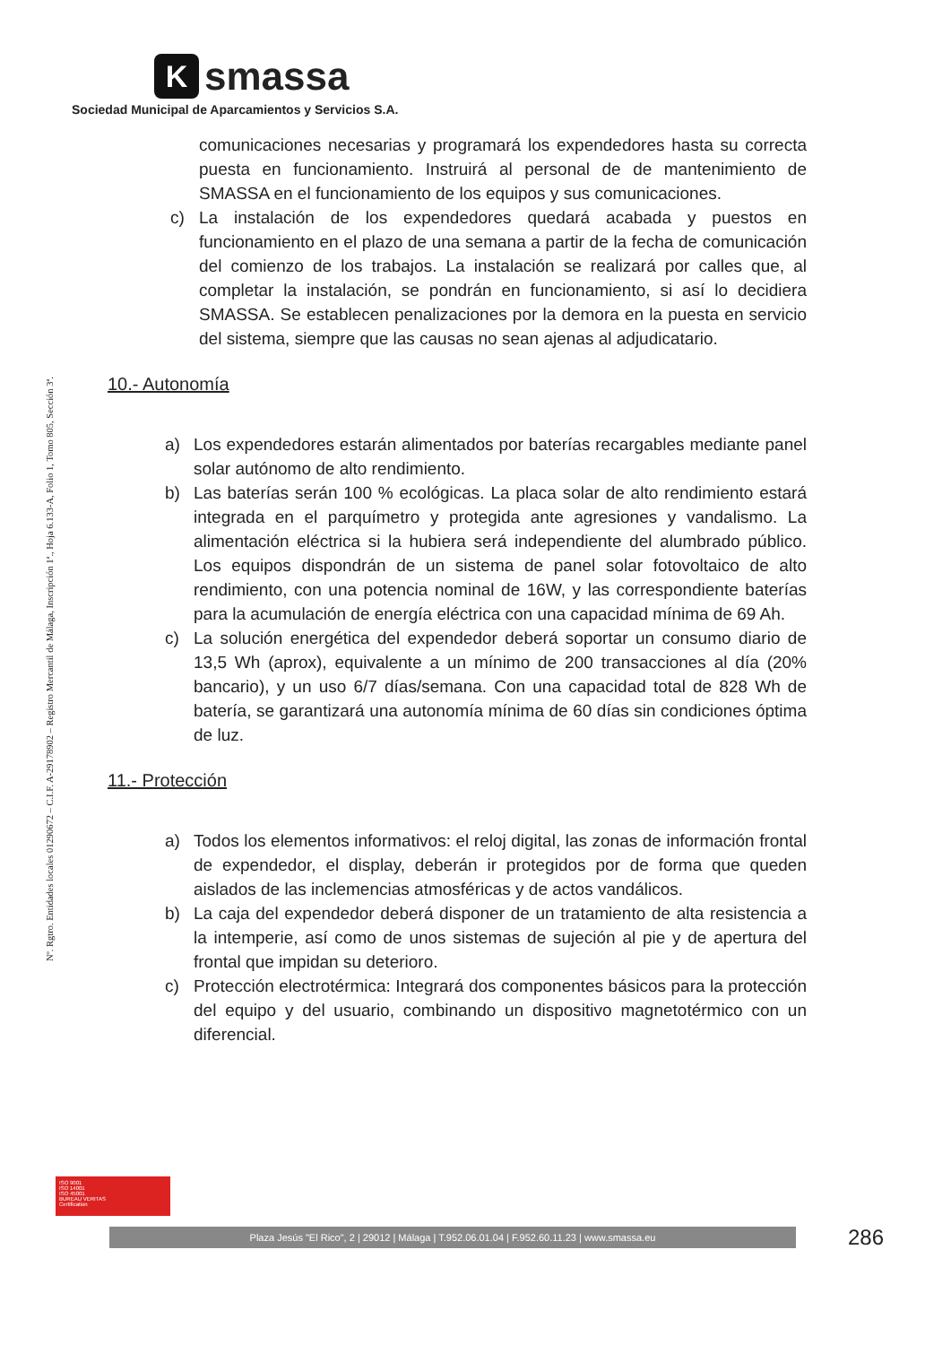Ksmassa
Sociedad Municipal de Aparcamientos y Servicios S.A.
Nº. Rgtro. Entidades locales 01290672 – C.I.F. A-29178902 – Registro Mercantil de Málaga, Inscripción 1ª., Hoja 6.133-A, Folio 1, Tomo 805, Sección 3ª.
comunicaciones necesarias y programará los expendedores hasta su correcta puesta en funcionamiento. Instruirá al personal de de mantenimiento de SMASSA en el funcionamiento de los equipos y sus comunicaciones.
c) La instalación de los expendedores quedará acabada y puestos en funcionamiento en el plazo de una semana a partir de la fecha de comunicación del comienzo de los trabajos. La instalación se realizará por calles que, al completar la instalación, se pondrán en funcionamiento, si así lo decidiera SMASSA. Se establecen penalizaciones por la demora en la puesta en servicio del sistema, siempre que las causas no sean ajenas al adjudicatario.
10.- Autonomía
a) Los expendedores estarán alimentados por baterías recargables mediante panel solar autónomo de alto rendimiento.
b) Las baterías serán 100 % ecológicas. La placa solar de alto rendimiento estará integrada en el parquímetro y protegida ante agresiones y vandalismo. La alimentación eléctrica si la hubiera será independiente del alumbrado público. Los equipos dispondrán de un sistema de panel solar fotovoltaico de alto rendimiento, con una potencia nominal de 16W, y las correspondiente baterías para la acumulación de energía eléctrica con una capacidad mínima de 69 Ah.
c) La solución energética del expendedor deberá soportar un consumo diario de 13,5 Wh (aprox), equivalente a un mínimo de 200 transacciones al día (20% bancario), y un uso 6/7 días/semana. Con una capacidad total de 828 Wh de batería, se garantizará una autonomía mínima de 60 días sin condiciones óptima de luz.
11.- Protección
a) Todos los elementos informativos: el reloj digital, las zonas de información frontal de expendedor, el display, deberán ir protegidos por de forma que queden aislados de las inclemencias atmosféricas y de actos vandálicos.
b) La caja del expendedor deberá disponer de un tratamiento de alta resistencia a la intemperie, así como de unos sistemas de sujeción al pie y de apertura del frontal que impidan su deterioro.
c) Protección electrotérmica: Integrará dos componentes básicos para la protección del equipo y del usuario, combinando un dispositivo magnetotérmico con un diferencial.
ISO 9001
ISO 14001
ISO 45001
BUREAU VERITAS
Certification
Plaza Jesús "El Rico", 2 | 29012 | Málaga | T.952.06.01.04 | F.952.60.11.23 | www.smassa.eu 286